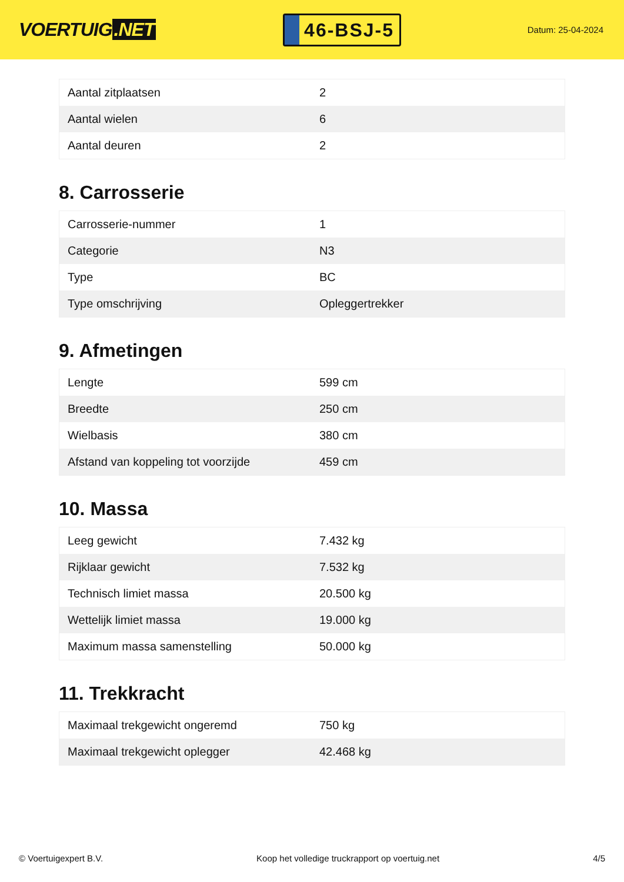VOERTUIG.NET
46-BSJ-5
Datum: 25-04-2024
| Aantal zitplaatsen | 2 |
| Aantal wielen | 6 |
| Aantal deuren | 2 |
8. Carrosserie
| Carrosserie-nummer | 1 |
| Categorie | N3 |
| Type | BC |
| Type omschrijving | Opleggertrekker |
9. Afmetingen
| Lengte | 599 cm |
| Breedte | 250 cm |
| Wielbasis | 380 cm |
| Afstand van koppeling tot voorzijde | 459 cm |
10. Massa
| Leeg gewicht | 7.432 kg |
| Rijklaar gewicht | 7.532 kg |
| Technisch limiet massa | 20.500 kg |
| Wettelijk limiet massa | 19.000 kg |
| Maximum massa samenstelling | 50.000 kg |
11. Trekkracht
| Maximaal trekgewicht ongeremd | 750 kg |
| Maximaal trekgewicht oplegger | 42.468 kg |
© Voertuigexpert B.V. Koop het volledige truckrapport op voertuig.net 4/5